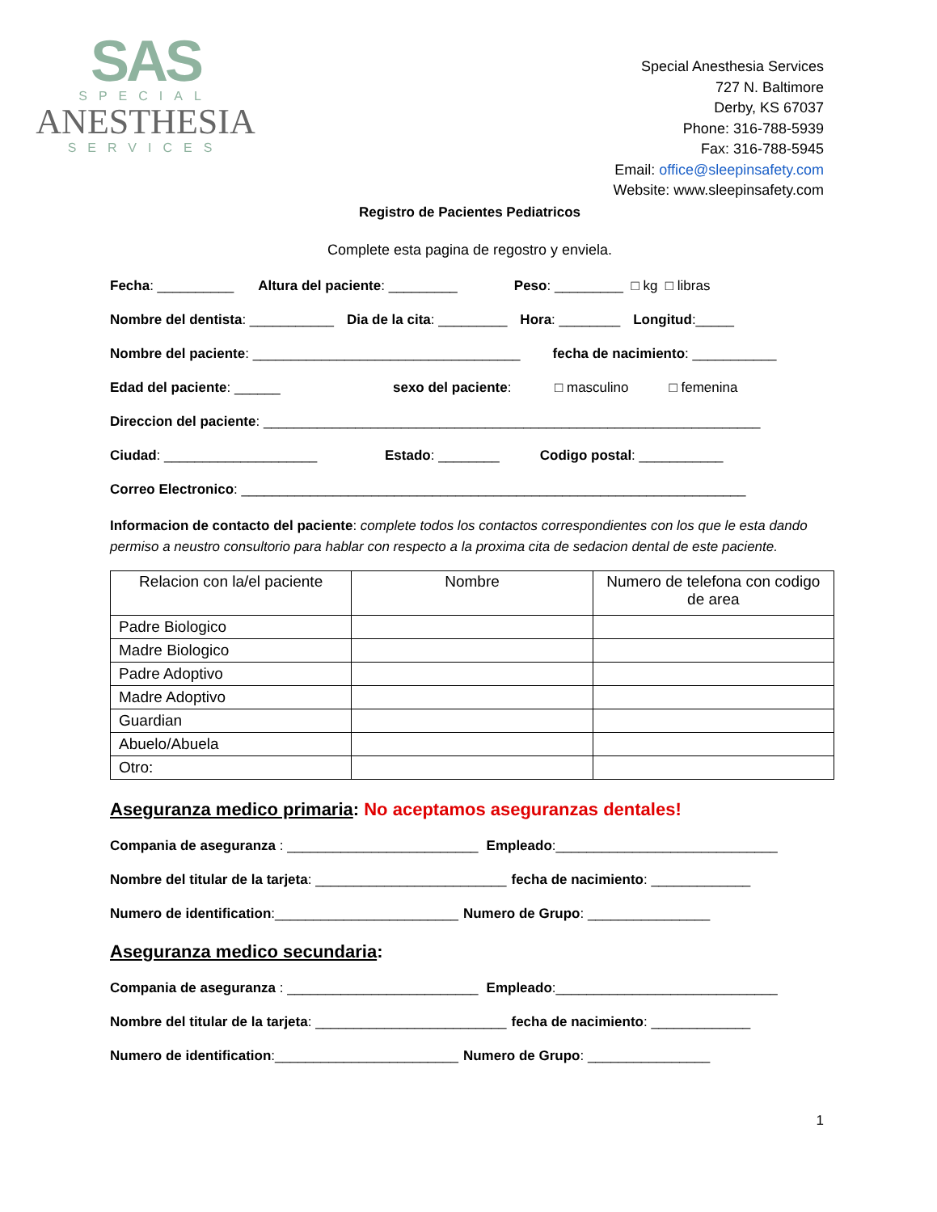SAS
SPECIAL
ANESTHESIA
SERVICES
Special Anesthesia Services
727 N. Baltimore
Derby, KS 67037
Phone: 316-788-5939
Fax: 316-788-5945
Email: office@sleepinsafety.com
Website: www.sleepinsafety.com
Registro de Pacientes Pediatricos
Complete esta pagina de regostro y enviela.
Fecha: __________ Altura del paciente: _________ Peso: _________ □ kg □ libras
Nombre del dentista: ___________ Dia de la cita: _________ Hora: ________ Longitud:_____
Nombre del paciente: ___________________________________ fecha de nacimiento: ___________
Edad del paciente: ______ sexo del paciente: □ masculino □ femenina
Direccion del paciente: _________________________________________________________________
Ciudad: ____________________ Estado: ________ Codigo postal: ___________
Correo Electronico: __________________________________________________________________
Informacion de contacto del paciente: complete todos los contactos correspondientes con los que le esta dando permiso a neustro consultorio para hablar con respecto a la proxima cita de sedacion dental de este paciente.
| Relacion con la/el paciente | Nombre | Numero de telefona con codigo de area |
| --- | --- | --- |
| Padre Biologico | | |
| Madre Biologico | | |
| Padre Adoptivo | | |
| Madre Adoptivo | | |
| Guardian | | |
| Abuelo/Abuela | | |
| Otro: | | |
Aseguranza medico primaria: No aceptamos aseguranzas dentales!
Compania de aseguranza : _________________________ Empleado:_____________________________
Nombre del titular de la tarjeta: _________________________ fecha de nacimiento: _____________
Numero de identification:________________________ Numero de Grupo: ________________
Aseguranza medico secundaria:
Compania de aseguranza : _________________________ Empleado:_____________________________
Nombre del titular de la tarjeta: _________________________ fecha de nacimiento: _____________
Numero de identification:________________________ Numero de Grupo: ________________
1